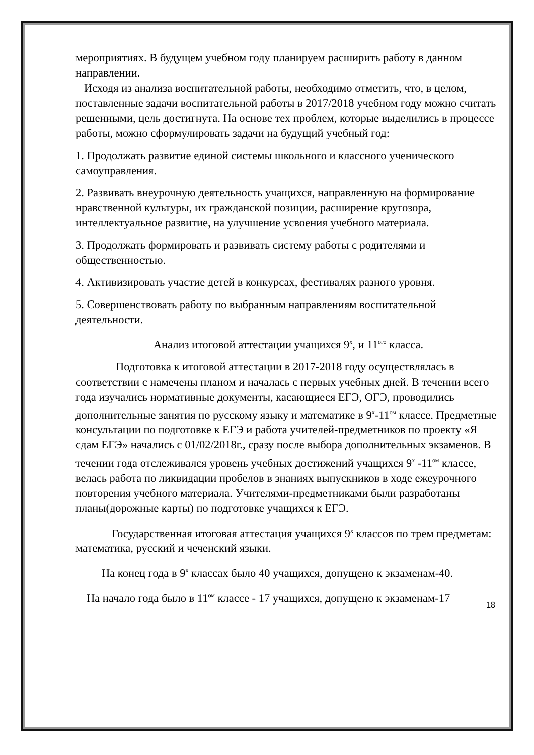мероприятиях. В будущем учебном году планируем расширить работу в данном направлении.
Исходя из анализа воспитательной работы, необходимо отметить, что, в целом, поставленные задачи воспитательной работы в 2017/2018 учебном году можно считать решенными, цель достигнута. На основе тех проблем, которые выделились в процессе работы, можно сформулировать задачи на будущий учебный год:
1. Продолжать развитие единой системы школьного и классного ученического самоуправления.
2. Развивать внеурочную деятельность учащихся, направленную на формирование нравственной культуры, их гражданской позиции, расширение кругозора, интеллектуальное развитие, на улучшение усвоения учебного материала.
3. Продолжать формировать и развивать систему работы с родителями и общественностью.
4. Активизировать участие детей в конкурсах, фестивалях разного уровня.
5. Совершенствовать работу по выбранным направлениям воспитательной деятельности.
Анализ итоговой аттестации учащихся 9<sup>х</sup>, и 11<sup>ого</sup> класса.
Подготовка к итоговой аттестации в 2017-2018 году осуществлялась в соответствии с намечены планом и началась с первых учебных дней. В течении всего года изучались нормативные документы, касающиеся ЕГЭ, ОГЭ, проводились дополнительные занятия по русскому языку и математике в 9<sup>х</sup>-11<sup>ом</sup> классе. Предметные консультации по подготовке к ЕГЭ и работа учителей-предметников по проекту «Я сдам ЕГЭ» начались с 01/02/2018г., сразу после выбора дополнительных экзаменов. В течении года отслеживался уровень учебных достижений учащихся 9<sup>х</sup> -11<sup>ом</sup> классе, велась работа по ликвидации пробелов в знаниях выпускников в ходе ежеурочного повторения учебного материала. Учителями-предметниками были разработаны планы(дорожные карты) по подготовке учащихся к ЕГЭ.
Государственная итоговая аттестация учащихся 9<sup>х</sup> классов по трем предметам: математика, русский и чеченский языки.
На конец года в 9<sup>х</sup> классах было 40 учащихся, допущено к экзаменам-40.
На начало года было в 11<sup>ом</sup> классе - 17 учащихся, допущено к экзаменам-17
18